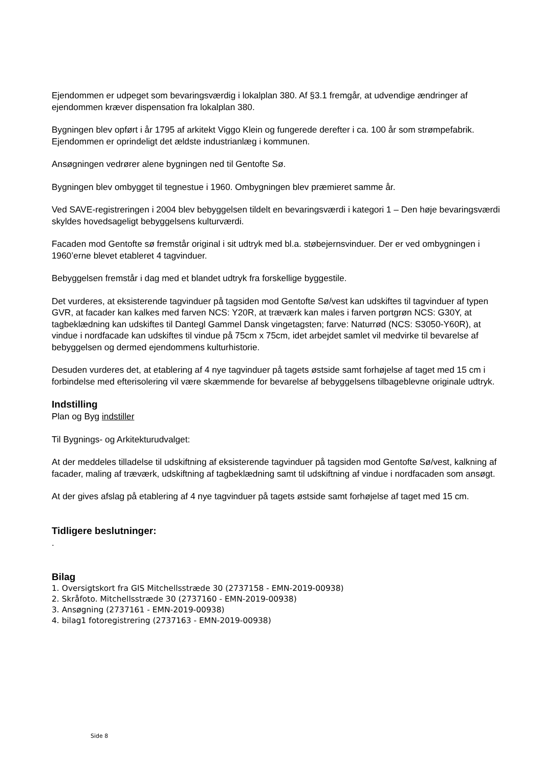Ejendommen er udpeget som bevaringsværdig i lokalplan 380. Af §3.1 fremgår, at udvendige ændringer af ejendommen kræver dispensation fra lokalplan 380.
Bygningen blev opført i år 1795 af arkitekt Viggo Klein og fungerede derefter i ca. 100 år som strømpefabrik. Ejendommen er oprindeligt det ældste industrianlæg i kommunen.
Ansøgningen vedrører alene bygningen ned til Gentofte Sø.
Bygningen blev ombygget til tegnestue i 1960. Ombygningen blev præmieret samme år.
Ved SAVE-registreringen i 2004 blev bebyggelsen tildelt en bevaringsværdi i kategori 1 – Den høje bevaringsværdi skyldes hovedsageligt bebyggelsens kulturværdi.
Facaden mod Gentofte sø fremstår original i sit udtryk med bl.a. støbejernsvinduer. Der er ved ombygningen i 1960’erne blevet etableret 4 tagvinduer.
Bebyggelsen fremstår i dag med et blandet udtryk fra forskellige byggestile.
Det vurderes, at eksisterende tagvinduer på tagsiden mod Gentofte Sø/vest kan udskiftes til tagvinduer af typen GVR, at facader kan kalkes med farven NCS: Y20R, at træværk kan males i farven portgrøn NCS: G30Y, at tagbeklædning kan udskiftes til Dantegl Gammel Dansk vingetagsten; farve: Naturrød (NCS: S3050-Y60R), at vindue i nordfacade kan udskiftes til vindue på 75cm x 75cm, idet arbejdet samlet vil medvirke til bevarelse af bebyggelsen og dermed ejendommens kulturhistorie.
Desuden vurderes det, at etablering af 4 nye tagvinduer på tagets østside samt forhøjelse af taget med 15 cm i forbindelse med efterisolering vil være skæmmende for bevarelse af bebyggelsens tilbageblevne originale udtryk.
Indstilling
Plan og Byg indstiller
Til Bygnings- og Arkitekturudvalget:
At der meddeles tilladelse til udskiftning af eksisterende tagvinduer på tagsiden mod Gentofte Sø/vest, kalkning af facader, maling af træværk, udskiftning af tagbeklædning samt til udskiftning af vindue i nordfacaden som ansøgt.
At der gives afslag på etablering af 4 nye tagvinduer på tagets østside samt forhøjelse af taget med 15 cm.
Tidligere beslutninger:
.
Bilag
1. Oversigtskort fra GIS Mitchellsstræde 30 (2737158 - EMN-2019-00938)
2. Skråfoto. Mitchellsstræde 30 (2737160 - EMN-2019-00938)
3. Ansøgning (2737161 - EMN-2019-00938)
4. bilag1 fotoregistrering (2737163 - EMN-2019-00938)
Side 8